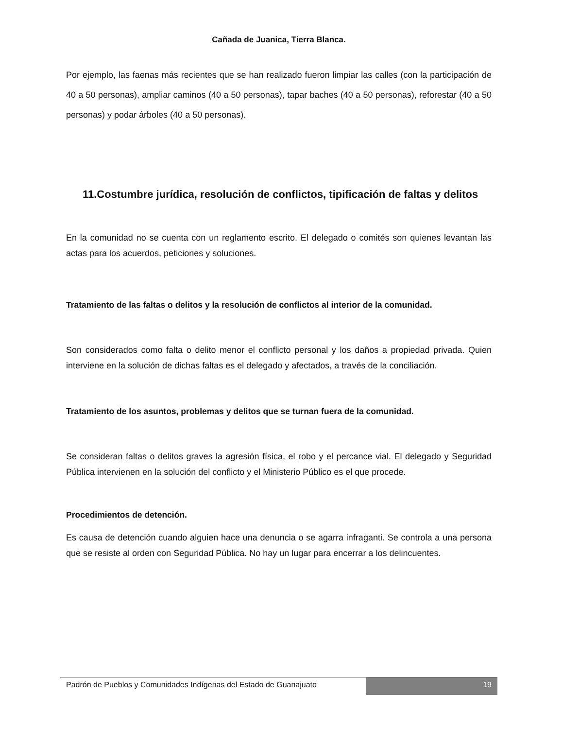Cañada de Juanica, Tierra Blanca.
Por ejemplo, las faenas más recientes que se han realizado fueron limpiar las calles (con la participación de 40 a 50 personas), ampliar caminos (40 a 50 personas), tapar baches (40 a 50 personas), reforestar (40 a 50 personas) y podar árboles (40 a 50 personas).
11.Costumbre jurídica, resolución de conflictos, tipificación de faltas y delitos
En la comunidad no se cuenta con un reglamento escrito. El delegado o comités son quienes levantan las actas para los acuerdos, peticiones y soluciones.
Tratamiento de las faltas o delitos y la resolución de conflictos al interior de la comunidad.
Son considerados como falta o delito menor el conflicto personal y los daños a propiedad privada. Quien interviene en la solución de dichas faltas es el delegado y afectados, a través de la conciliación.
Tratamiento de los asuntos, problemas y delitos que se turnan fuera de la comunidad.
Se consideran faltas o delitos graves la agresión física, el robo y el percance vial. El delegado y Seguridad Pública intervienen en la solución del conflicto y el Ministerio Público es el que procede.
Procedimientos de detención.
Es causa de detención cuando alguien hace una denuncia o se agarra infraganti. Se controla a una persona que se resiste al orden con Seguridad Pública. No hay un lugar para encerrar a los delincuentes.
Padrón de Pueblos y Comunidades Indígenas del Estado de Guanajuato
19